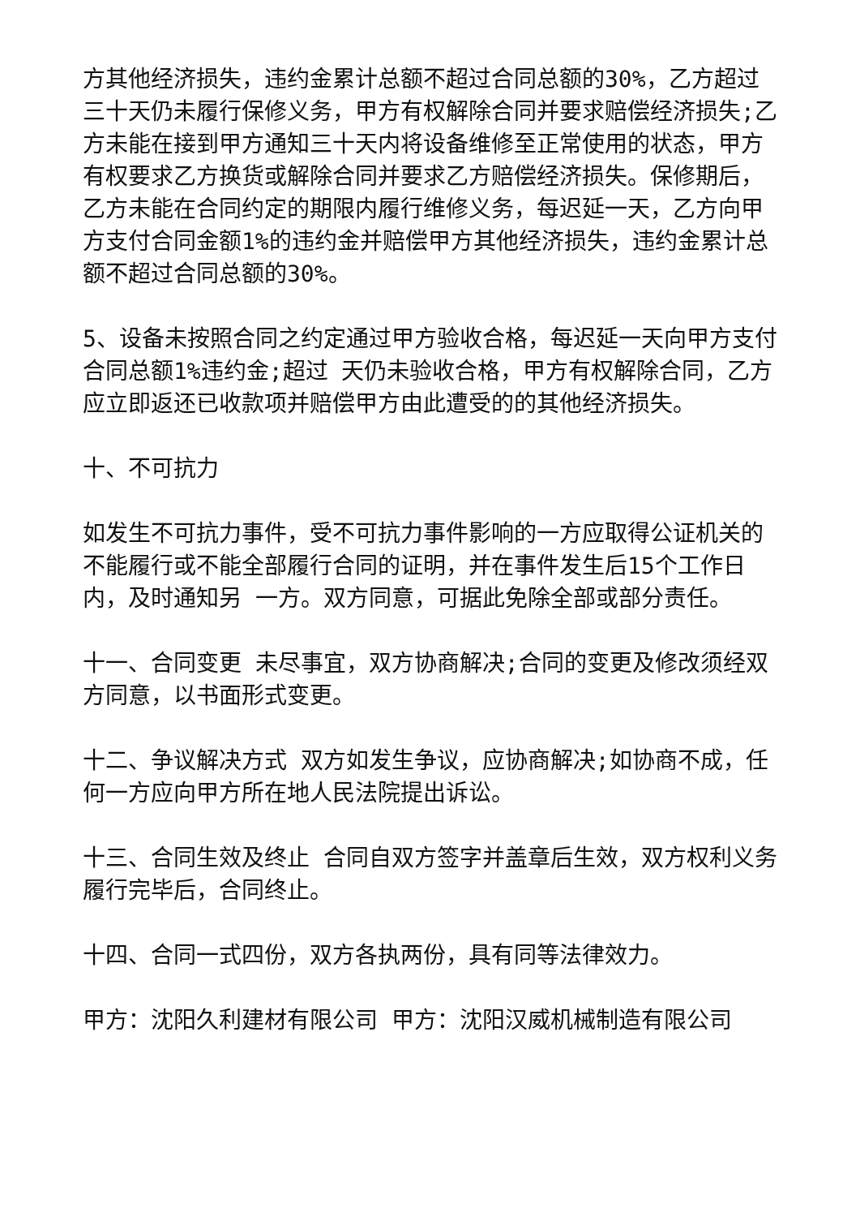方其他经济损失，违约金累计总额不超过合同总额的30%，乙方超过三十天仍未履行保修义务，甲方有权解除合同并要求赔偿经济损失;乙方未能在接到甲方通知三十天内将设备维修至正常使用的状态，甲方有权要求乙方换货或解除合同并要求乙方赔偿经济损失。保修期后，乙方未能在合同约定的期限内履行维修义务，每迟延一天，乙方向甲方支付合同金额1%的违约金并赔偿甲方其他经济损失，违约金累计总额不超过合同总额的30%。
5、设备未按照合同之约定通过甲方验收合格，每迟延一天向甲方支付合同总额1%违约金;超过 天仍未验收合格，甲方有权解除合同，乙方应立即返还已收款项并赔偿甲方由此遭受的的其他经济损失。
十、不可抗力
如发生不可抗力事件，受不可抗力事件影响的一方应取得公证机关的不能履行或不能全部履行合同的证明，并在事件发生后15个工作日内，及时通知另 一方。双方同意，可据此免除全部或部分责任。
十一、合同变更 未尽事宜，双方协商解决;合同的变更及修改须经双方同意，以书面形式变更。
十二、争议解决方式 双方如发生争议，应协商解决;如协商不成，任何一方应向甲方所在地人民法院提出诉讼。
十三、合同生效及终止 合同自双方签字并盖章后生效，双方权利义务履行完毕后，合同终止。
十四、合同一式四份，双方各执两份，具有同等法律效力。
甲方：沈阳久利建材有限公司 甲方：沈阳汉威机械制造有限公司